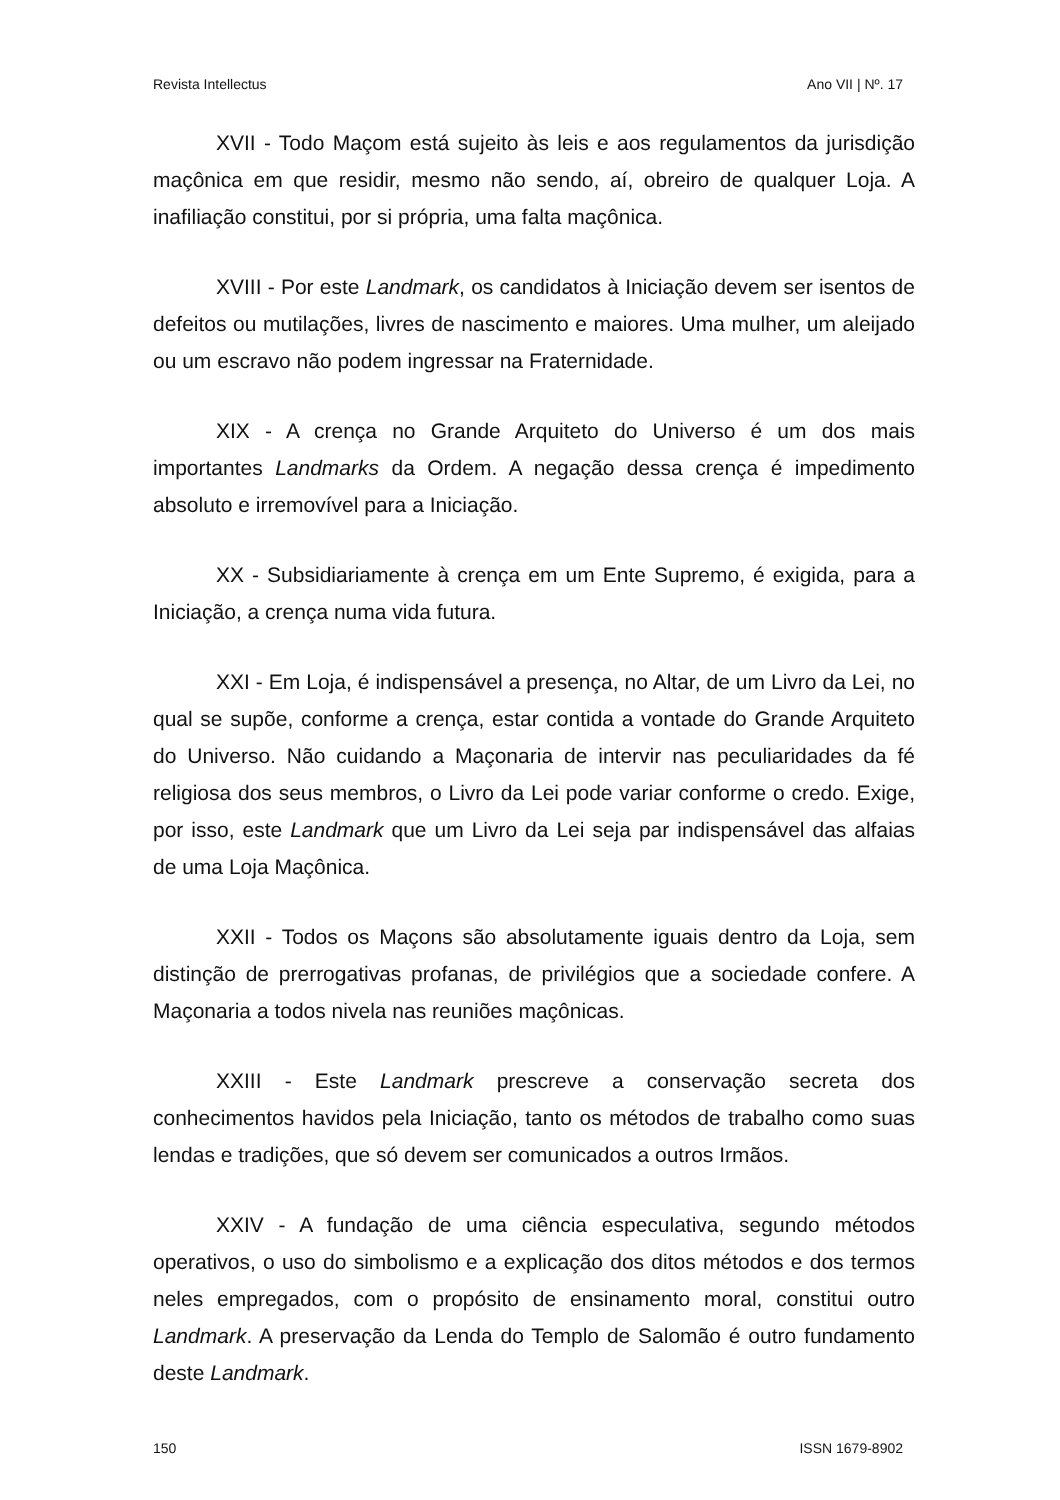Revista Intellectus Ano VII | Nº. 17
XVII - Todo Maçom está sujeito às leis e aos regulamentos da jurisdição maçônica em que residir, mesmo não sendo, aí, obreiro de qualquer Loja. A inafiliação constitui, por si própria, uma falta maçônica.
XVIII - Por este Landmark, os candidatos à Iniciação devem ser isentos de defeitos ou mutilações, livres de nascimento e maiores. Uma mulher, um aleijado ou um escravo não podem ingressar na Fraternidade.
XIX - A crença no Grande Arquiteto do Universo é um dos mais importantes Landmarks da Ordem. A negação dessa crença é impedimento absoluto e irremovível para a Iniciação.
XX - Subsidiariamente à crença em um Ente Supremo, é exigida, para a Iniciação, a crença numa vida futura.
XXI - Em Loja, é indispensável a presença, no Altar, de um Livro da Lei, no qual se supõe, conforme a crença, estar contida a vontade do Grande Arquiteto do Universo. Não cuidando a Maçonaria de intervir nas peculiaridades da fé religiosa dos seus membros, o Livro da Lei pode variar conforme o credo. Exige, por isso, este Landmark que um Livro da Lei seja par indispensável das alfaias de uma Loja Maçônica.
XXII - Todos os Maçons são absolutamente iguais dentro da Loja, sem distinção de prerrogativas profanas, de privilégios que a sociedade confere. A Maçonaria a todos nivela nas reuniões maçônicas.
XXIII - Este Landmark prescreve a conservação secreta dos conhecimentos havidos pela Iniciação, tanto os métodos de trabalho como suas lendas e tradições, que só devem ser comunicados a outros Irmãos.
XXIV - A fundação de uma ciência especulativa, segundo métodos operativos, o uso do simbolismo e a explicação dos ditos métodos e dos termos neles empregados, com o propósito de ensinamento moral, constitui outro Landmark. A preservação da Lenda do Templo de Salomão é outro fundamento deste Landmark.
150 ISSN 1679-8902